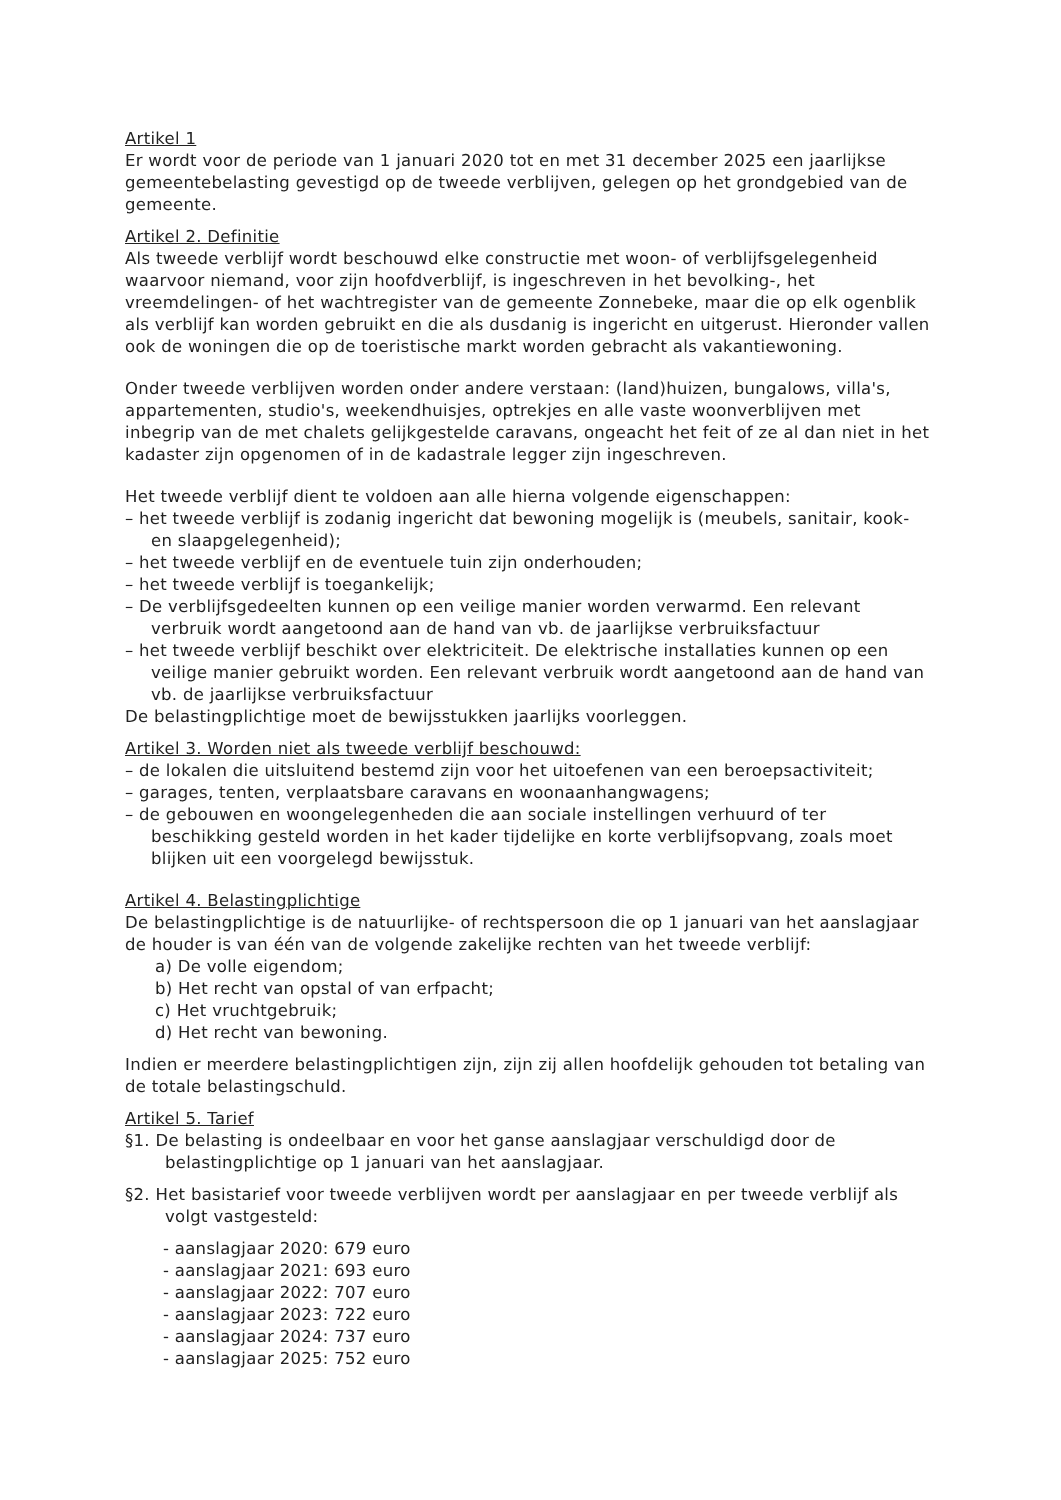Artikel 1
Er wordt voor de periode van 1 januari 2020 tot en met 31 december 2025 een jaarlijkse gemeentebelasting gevestigd op de tweede verblijven, gelegen op het grondgebied van de gemeente.
Artikel 2. Definitie
Als tweede verblijf wordt beschouwd elke constructie met woon- of verblijfsgelegenheid waarvoor niemand, voor zijn hoofdverblijf, is ingeschreven in het bevolking-, het vreemdelingen- of het wachtregister van de gemeente Zonnebeke, maar die op elk ogenblik als verblijf kan worden gebruikt en die als dusdanig is ingericht en uitgerust. Hieronder vallen ook de woningen die op de toeristische markt worden gebracht als vakantiewoning.
Onder tweede verblijven worden onder andere verstaan: (land)huizen, bungalows, villa's, appartementen, studio's, weekendhuisjes, optrekjes en alle vaste woonverblijven met inbegrip van de met chalets gelijkgestelde caravans, ongeacht het feit of ze al dan niet in het kadaster zijn opgenomen of in de kadastrale legger zijn ingeschreven.
Het tweede verblijf dient te voldoen aan alle hierna volgende eigenschappen:
– het tweede verblijf is zodanig ingericht dat bewoning mogelijk is (meubels, sanitair, kook- en slaapgelegenheid);
– het tweede verblijf en de eventuele tuin zijn onderhouden;
– het tweede verblijf is toegankelijk;
– De verblijfsgedeelten kunnen op een veilige manier worden verwarmd. Een relevant verbruik wordt aangetoond aan de hand van vb. de jaarlijkse verbruiksfactuur
– het tweede verblijf beschikt over elektriciteit. De elektrische installaties kunnen op een veilige manier gebruikt worden. Een relevant verbruik wordt aangetoond aan de hand van vb. de jaarlijkse verbruiksfactuur
De belastingplichtige moet de bewijsstukken jaarlijks voorleggen.
Artikel 3. Worden niet als tweede verblijf beschouwd:
– de lokalen die uitsluitend bestemd zijn voor het uitoefenen van een beroepsactiviteit;
– garages, tenten, verplaatsbare caravans en woonaanhangwagens;
– de gebouwen en woongelegenheden die aan sociale instellingen verhuurd of ter beschikking gesteld worden in het kader tijdelijke en korte verblijfsopvang, zoals moet blijken uit een voorgelegd bewijsstuk.
Artikel 4. Belastingplichtige
De belastingplichtige is de natuurlijke- of rechtspersoon die op 1 januari van het aanslagjaar de houder is van één van de volgende zakelijke rechten van het tweede verblijf:
a) De volle eigendom;
b) Het recht van opstal of van erfpacht;
c) Het vruchtgebruik;
d) Het recht van bewoning.
Indien er meerdere belastingplichtigen zijn, zijn zij allen hoofdelijk gehouden tot betaling van de totale belastingschuld.
Artikel 5. Tarief
§1. De belasting is ondeelbaar en voor het ganse aanslagjaar verschuldigd door de belastingplichtige op 1 januari van het aanslagjaar.
§2. Het basistarief voor tweede verblijven wordt per aanslagjaar en per tweede verblijf als volgt vastgesteld:
- aanslagjaar 2020: 679 euro
- aanslagjaar 2021: 693 euro
- aanslagjaar 2022: 707 euro
- aanslagjaar 2023: 722 euro
- aanslagjaar 2024: 737 euro
- aanslagjaar 2025: 752 euro